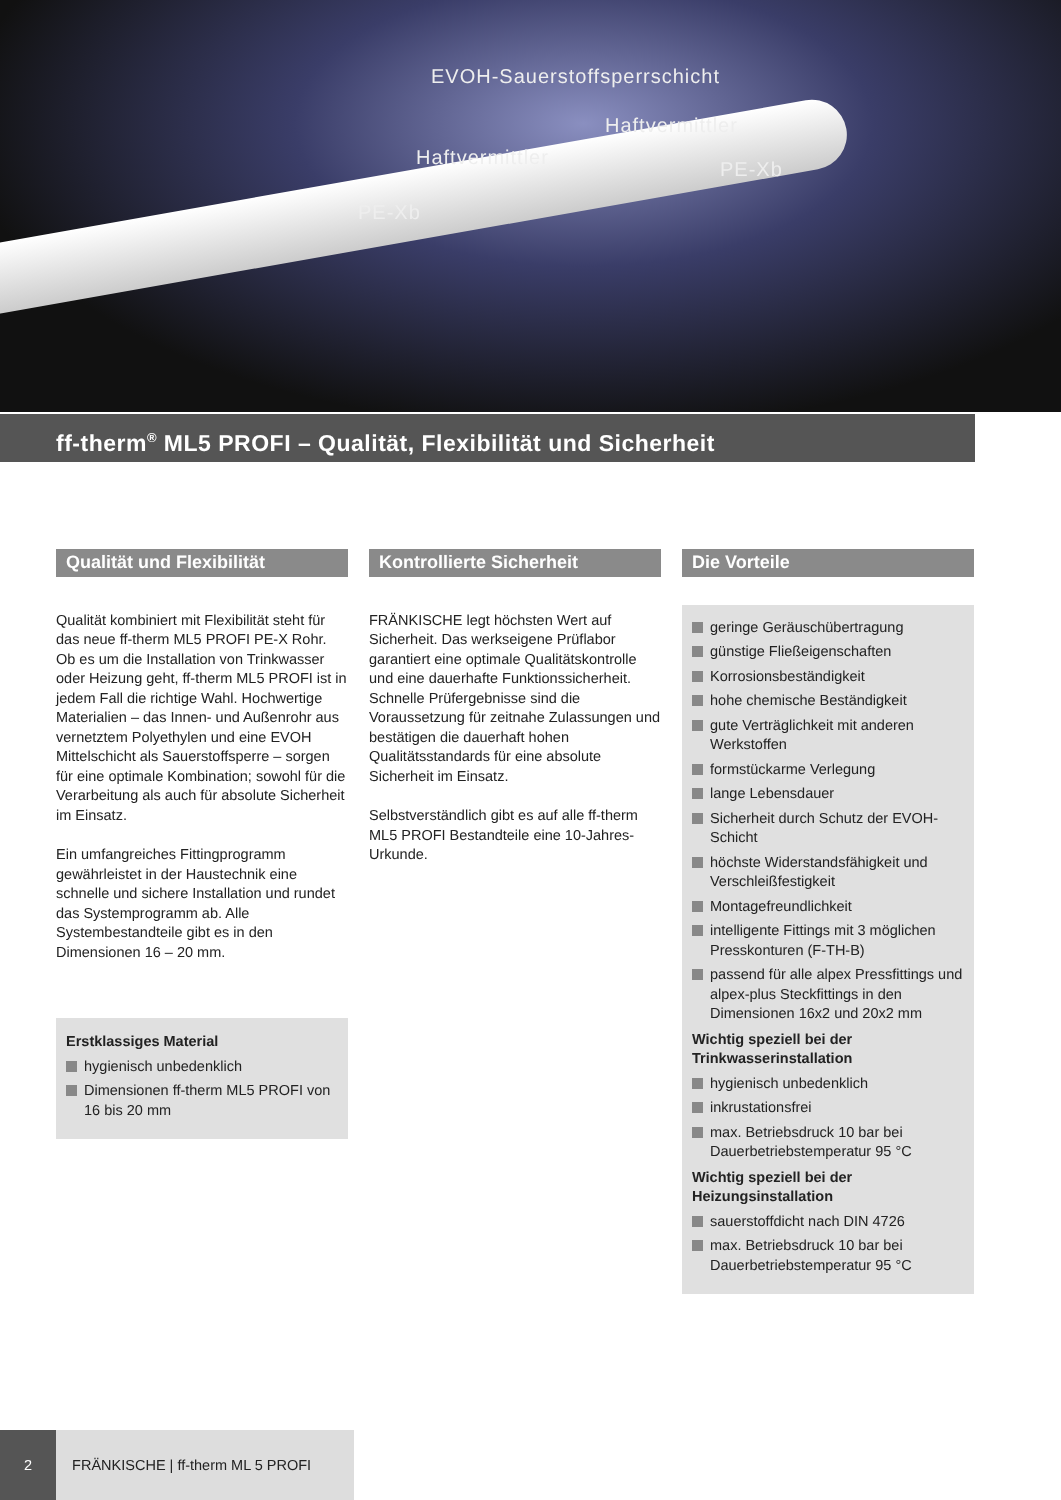EVOH-Sauerstoffsperrschicht
Haftvermittler
Haftvermittler
PE-Xb
PE-Xb
ff-therm<sup>®</sup> ML5 PROFI – Qualität, Flexibilität und Sicherheit
Qualität und Flexibilität
Qualität kombiniert mit Flexibilität steht für das neue ff-therm ML5 PROFI PE-X Rohr. Ob es um die Installation von Trinkwasser oder Heizung geht, ff-therm ML5 PROFI ist in jedem Fall die richtige Wahl. Hochwertige Materialien – das Innen- und Außenrohr aus vernetztem Polyethylen und eine EVOH Mittelschicht als Sauerstoffsperre – sorgen für eine optimale Kombination; sowohl für die Verarbeitung als auch für absolute Sicherheit im Einsatz.
Ein umfangreiches Fittingprogramm gewährleistet in der Haustechnik eine schnelle und sichere Installation und rundet das Systemprogramm ab. Alle Systembestandteile gibt es in den Dimensionen 16 – 20 mm.
Erstklassiges Material
hygienisch unbedenklich
Dimensionen ff-therm ML5 PROFI von 16 bis 20 mm
Kontrollierte Sicherheit
FRÄNKISCHE legt höchsten Wert auf Sicherheit. Das werkseigene Prüflabor garantiert eine optimale Qualitätskontrolle und eine dauerhafte Funktionssicherheit. Schnelle Prüfergebnisse sind die Voraussetzung für zeitnahe Zulassungen und bestätigen die dauerhaft hohen Qualitätsstandards für eine absolute Sicherheit im Einsatz.
Selbstverständlich gibt es auf alle ff-therm ML5 PROFI Bestandteile eine 10-Jahres-Urkunde.
Die Vorteile
geringe Geräuschübertragung
günstige Fließeigenschaften
Korrosionsbeständigkeit
hohe chemische Beständigkeit
gute Verträglichkeit mit anderen Werkstoffen
formstückarme Verlegung
lange Lebensdauer
Sicherheit durch Schutz der EVOH-Schicht
höchste Widerstandsfähigkeit und Verschleißfestigkeit
Montagefreundlichkeit
intelligente Fittings mit 3 möglichen Presskonturen (F-TH-B)
passend für alle alpex Pressfittings und alpex-plus Steckfittings in den Dimensionen 16x2 und 20x2 mm
Wichtig speziell bei der Trinkwasserinstallation
hygienisch unbedenklich
inkrustationsfrei
max. Betriebsdruck 10 bar bei Dauerbetriebstemperatur 95 °C
Wichtig speziell bei der Heizungsinstallation
sauerstoffdicht nach DIN 4726
max. Betriebsdruck 10 bar bei Dauerbetriebstemperatur 95 °C
2 FRÄNKISCHE | ff-therm ML 5 PROFI